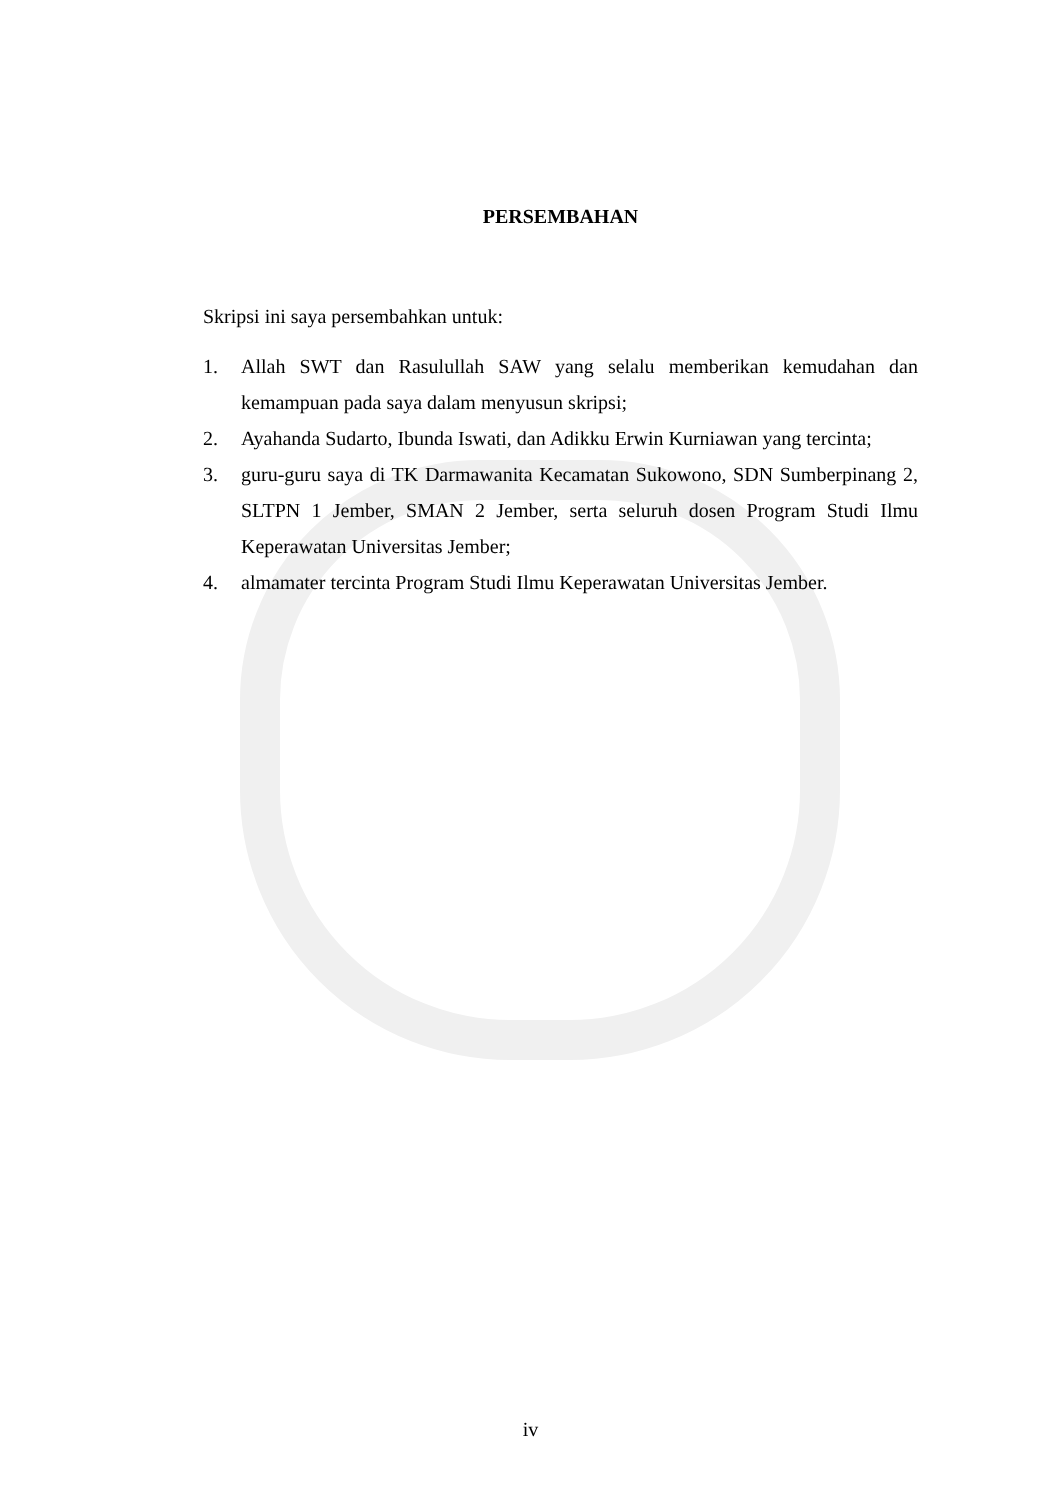PERSEMBAHAN
Skripsi ini saya persembahkan untuk:
1. Allah SWT dan Rasulullah SAW yang selalu memberikan kemudahan dan kemampuan pada saya dalam menyusun skripsi;
2. Ayahanda Sudarto, Ibunda Iswati, dan Adikku Erwin Kurniawan yang tercinta;
3. guru-guru saya di TK Darmawanita Kecamatan Sukowono, SDN Sumberpinang 2, SLTPN 1 Jember, SMAN 2 Jember, serta seluruh dosen Program Studi Ilmu Keperawatan Universitas Jember;
4. almamater tercinta Program Studi Ilmu Keperawatan Universitas Jember.
iv